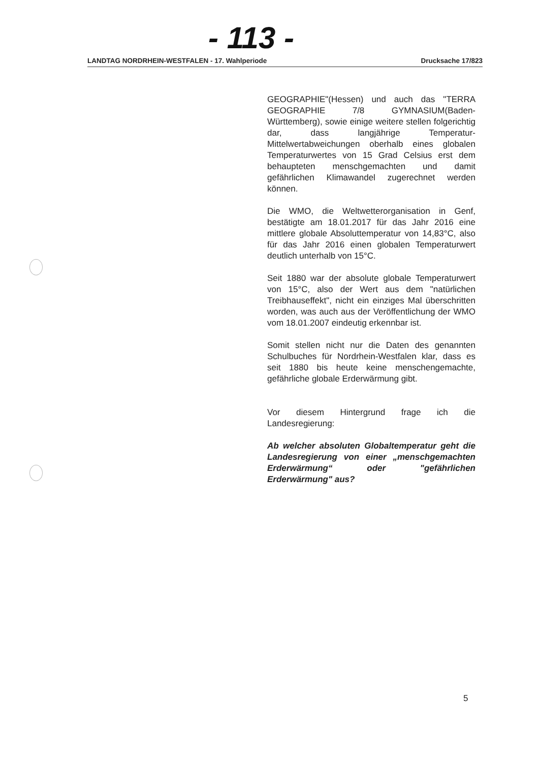- 113 -
LANDTAG NORDRHEIN-WESTFALEN - 17. Wahlperiode Drucksache 17/823
GEOGRAPHIE"(Hessen) und auch das "TERRA GEOGRAPHIE 7/8 GYMNASIUM(Baden-Württemberg), sowie einige weitere stellen folgerichtig dar, dass langjährige Temperatur-Mittelwertabweichungen oberhalb eines globalen Temperaturwertes von 15 Grad Celsius erst dem behaupteten menschgemachten und damit gefährlichen Klimawandel zugerechnet werden können.
Die WMO, die Weltwetterorganisation in Genf, bestätigte am 18.01.2017 für das Jahr 2016 eine mittlere globale Absoluttemperatur von 14,83°C, also für das Jahr 2016 einen globalen Temperaturwert deutlich unterhalb von 15°C.
Seit 1880 war der absolute globale Temperaturwert von 15°C, also der Wert aus dem "natürlichen Treibhauseffekt", nicht ein einziges Mal überschritten worden, was auch aus der Veröffentlichung der WMO vom 18.01.2007 eindeutig erkennbar ist.
Somit stellen nicht nur die Daten des genannten Schulbuches für Nordrhein-Westfalen klar, dass es seit 1880 bis heute keine menschengemachte, gefährliche globale Erderwärmung gibt.
Vor diesem Hintergrund frage ich die Landesregierung:
Ab welcher absoluten Globaltemperatur geht die Landesregierung von einer „menschgemachten Erderwärmung“ oder "gefährlichen Erderwärmung" aus?
5